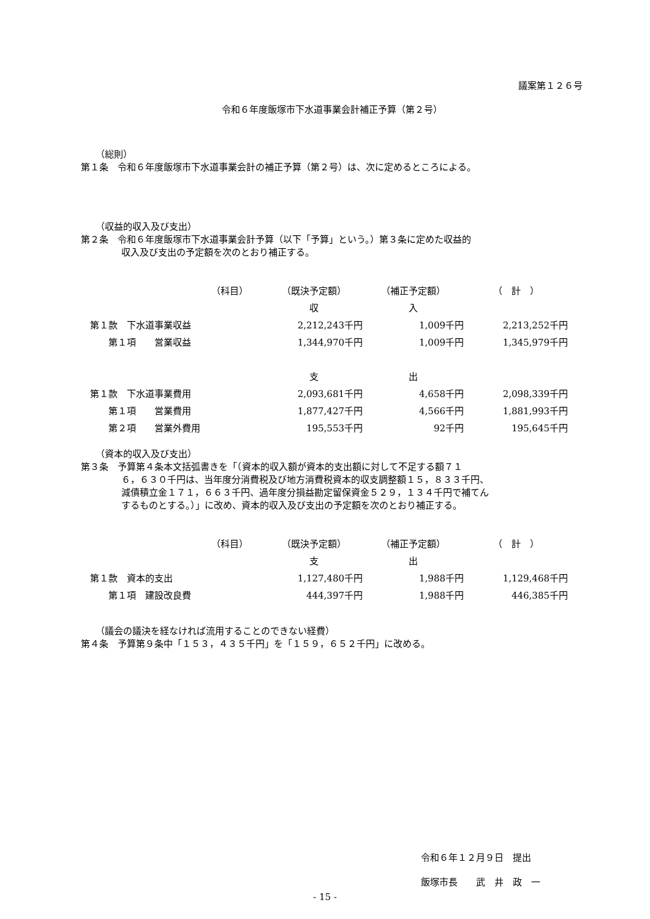議案第１２６号
令和６年度飯塚市下水道事業会計補正予算（第２号）
（総則）
第１条　令和６年度飯塚市下水道事業会計の補正予算（第２号）は、次に定めるところによる。
（収益的収入及び支出）
第２条　令和６年度飯塚市下水道事業会計予算（以下「予算」という。）第３条に定めた収益的
収入及び支出の予定額を次のとおり補正する。
| | （科目） | （既決予定額） | （補正予定額） | （ 計 ） |
| --- | --- | --- | --- | --- |
| | | 収 | 入 | |
| 第１款 下水道事業収益 | | 2,212,243千円 | 1,009千円 | 2,213,252千円 |
| 第１項 営業収益 | | 1,344,970千円 | 1,009千円 | 1,345,979千円 |
| | | 支 | 出 | |
| 第１款 下水道事業費用 | | 2,093,681千円 | 4,658千円 | 2,098,339千円 |
| 第１項 営業費用 | | 1,877,427千円 | 4,566千円 | 1,881,993千円 |
| 第２項 営業外費用 | | 195,553千円 | 92千円 | 195,645千円 |
（資本的収入及び支出）
第３条　予算第４条本文括弧書きを「（資本的収入額が資本的支出額に対して不足する額７１
６，６３０千円は、当年度分消費税及び地方消費税資本的収支調整額１５，８３３千円、
減債積立金１７１，６６３千円、過年度分損益勘定留保資金５２９，１３４千円で補てん
するものとする。）」に改め、資本的収入及び支出の予定額を次のとおり補正する。
| | （科目） | （既決予定額） | （補正予定額） | （ 計 ） |
| --- | --- | --- | --- | --- |
| | | 支 | 出 | |
| 第１款 資本的支出 | | 1,127,480千円 | 1,988千円 | 1,129,468千円 |
| 第１項 建設改良費 | | 444,397千円 | 1,988千円 | 446,385千円 |
（議会の議決を経なければ流用することのできない経費）
第４条　予算第９条中「１５３，４３５千円」を「１５９，６５２千円」に改める。
令和６年１２月９日　提出
飯塚市長　　武　井　政　一
- 15 -